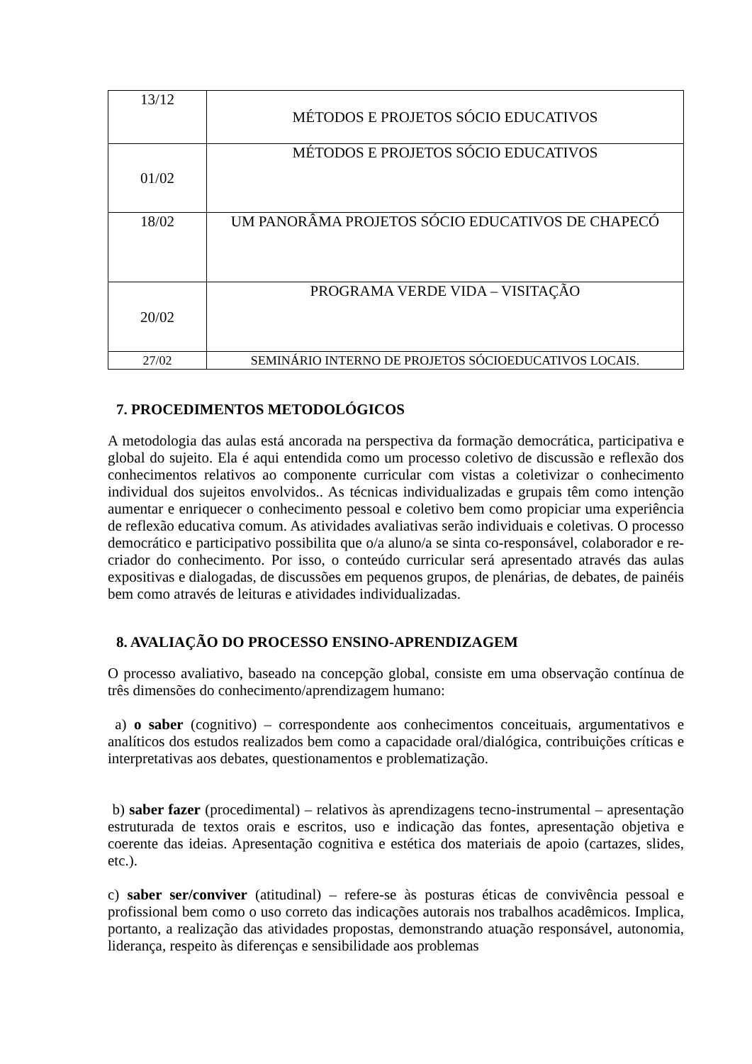| 13/12 | MÉTODOS E PROJETOS SÓCIO EDUCATIVOS |
| 01/02 | MÉTODOS E PROJETOS SÓCIO EDUCATIVOS |
| 18/02 | UM PANORÂMA PROJETOS SÓCIO EDUCATIVOS DE CHAPECÓ |
| 20/02 | PROGRAMA VERDE VIDA – VISITAÇÃO |
| 27/02 | SEMINÁRIO INTERNO DE PROJETOS SÓCIOEDUCATIVOS LOCAIS. |
7. PROCEDIMENTOS METODOLÓGICOS
A metodologia das aulas está ancorada na perspectiva da formação democrática, participativa e global do sujeito. Ela é aqui entendida como um processo coletivo de discussão e reflexão dos conhecimentos relativos ao componente curricular com vistas a coletivizar o conhecimento individual dos sujeitos envolvidos.. As técnicas individualizadas e grupais têm como intenção aumentar e enriquecer o conhecimento pessoal e coletivo bem como propiciar uma experiência de reflexão educativa comum. As atividades avaliativas serão individuais e coletivas. O processo democrático e participativo possibilita que o/a aluno/a se sinta co-responsável, colaborador e re-criador do conhecimento. Por isso, o conteúdo curricular será apresentado através das aulas expositivas e dialogadas, de discussões em pequenos grupos, de plenárias, de debates, de painéis bem como através de leituras e atividades individualizadas.
8. AVALIAÇÃO DO PROCESSO ENSINO-APRENDIZAGEM
O processo avaliativo, baseado na concepção global, consiste em uma observação contínua de três dimensões do conhecimento/aprendizagem humano:
a) o saber (cognitivo) – correspondente aos conhecimentos conceituais, argumentativos e analíticos dos estudos realizados bem como a capacidade oral/dialógica, contribuições críticas e interpretativas aos debates, questionamentos e problematização.
b) saber fazer (procedimental) – relativos às aprendizagens tecno-instrumental – apresentação estruturada de textos orais e escritos, uso e indicação das fontes, apresentação objetiva e coerente das ideias. Apresentação cognitiva e estética dos materiais de apoio (cartazes, slides, etc.).
c) saber ser/conviver (atitudinal) – refere-se às posturas éticas de convivência pessoal e profissional bem como o uso correto das indicações autorais nos trabalhos acadêmicos. Implica, portanto, a realização das atividades propostas, demonstrando atuação responsável, autonomia, liderança, respeito às diferenças e sensibilidade aos problemas